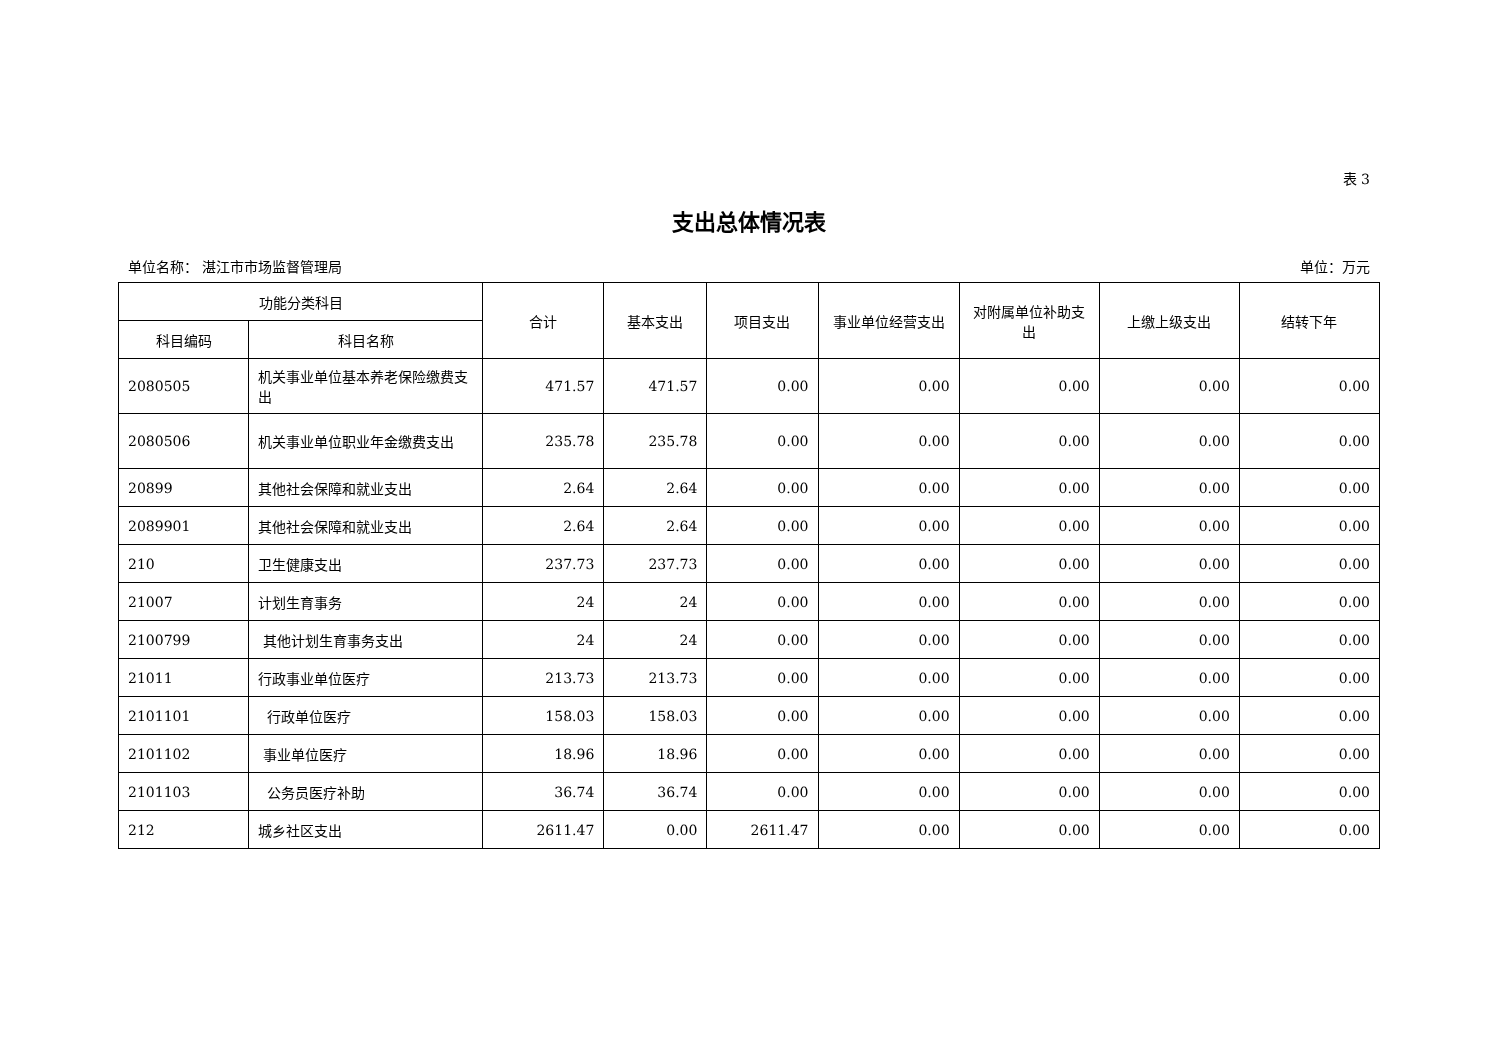表 3
支出总体情况表
单位名称： 湛江市市场监督管理局 单位：万元
| 功能分类科目 | | 合计 | 基本支出 | 项目支出 | 事业单位经营支出 | 对附属单位补助支出 | 上缴上级支出 | 结转下年 |
| --- | --- | --- | --- | --- | --- | --- | --- | --- |
| 科目编码 | 科目名称 | | | | | | | |
| 2080505 | 机关事业单位基本养老保险缴费支出 | 471.57 | 471.57 | 0.00 | 0.00 | 0.00 | 0.00 | 0.00 |
| 2080506 | 机关事业单位职业年金缴费支出 | 235.78 | 235.78 | 0.00 | 0.00 | 0.00 | 0.00 | 0.00 |
| 20899 | 其他社会保障和就业支出 | 2.64 | 2.64 | 0.00 | 0.00 | 0.00 | 0.00 | 0.00 |
| 2089901 | 其他社会保障和就业支出 | 2.64 | 2.64 | 0.00 | 0.00 | 0.00 | 0.00 | 0.00 |
| 210 | 卫生健康支出 | 237.73 | 237.73 | 0.00 | 0.00 | 0.00 | 0.00 | 0.00 |
| 21007 | 计划生育事务 | 24 | 24 | 0.00 | 0.00 | 0.00 | 0.00 | 0.00 |
| 2100799 | 其他计划生育事务支出 | 24 | 24 | 0.00 | 0.00 | 0.00 | 0.00 | 0.00 |
| 21011 | 行政事业单位医疗 | 213.73 | 213.73 | 0.00 | 0.00 | 0.00 | 0.00 | 0.00 |
| 2101101 | 行政单位医疗 | 158.03 | 158.03 | 0.00 | 0.00 | 0.00 | 0.00 | 0.00 |
| 2101102 | 事业单位医疗 | 18.96 | 18.96 | 0.00 | 0.00 | 0.00 | 0.00 | 0.00 |
| 2101103 | 公务员医疗补助 | 36.74 | 36.74 | 0.00 | 0.00 | 0.00 | 0.00 | 0.00 |
| 212 | 城乡社区支出 | 2611.47 | 0.00 | 2611.47 | 0.00 | 0.00 | 0.00 | 0.00 |